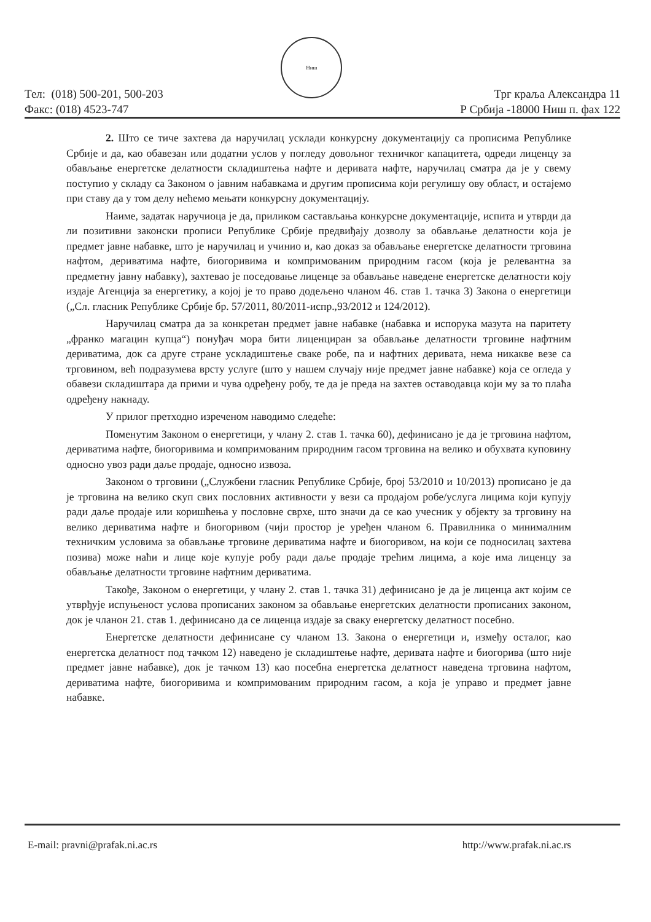Тел: (018) 500-201, 500-203
Факс: (018) 4523-747
Ниш
Трг краља Александра 11
Р Србија -18000 Ниш п. фах 122
2. Што се тиче захтева да наручилац усклади конкурсну документацију са прописима Републике Србије и да, као обавезан или додатни услов у погледу довољног техничког капацитета, одреди лиценцу за обављање енергетске делатности складиштења нафте и деривата нафте, наручилац сматра да је у свему поступио у складу са Законом о јавним набавкама и другим прописима који регулишу ову област, и остајемо при ставу да у том делу нећемо мењати конкурсну документацију.
Наиме, задатак наручиоца је да, приликом састављања конкурсне документације, испита и утврди да ли позитивни законски прописи Републике Србије предвиђају дозволу за обављање делатности која је предмет јавне набавке, што је наручилац и учинио и, као доказ за обављање енергетске делатности трговина нафтом, дериватима нафте, биогоривима и компримованим природним гасом (која је релевантна за предметну јавну набавку), захтевао је поседовање лиценце за обављање наведене енергетске делатности коју издаје Агенција за енергетику, а којој је то право додељено чланом 46. став 1. тачка 3) Закона о енергетици („Сл. гласник Републике Србије бр. 57/2011, 80/2011-испр.,93/2012 и 124/2012).
Наручилац сматра да за конкретан предмет јавне набавке (набавка и испорука мазута на паритету „франко магацин купца“) понуђач мора бити лиценциран за обављање делатности трговине нафтним дериватима, док са друге стране ускладиштење сваке робе, па и нафтних деривата, нема никакве везе са трговином, већ подразумева врсту услуге (што у нашем случају није предмет јавне набавке) која се огледа у обавези складиштара да прими и чува одређену робу, те да је преда на захтев оставодавца који му за то плаћа одређену накнаду.
У прилог претходно изреченом наводимо следеће:
Поменутим Законом о енергетици, у члану 2. став 1. тачка 60), дефинисано је да је трговина нафтом, дериватима нафте, биогоривима и компримованим природним гасом трговина на велико и обухвата куповину односно увоз ради даље продаје, односно извоза.
Законом о трговини („Службени гласник Републике Србије, број 53/2010 и 10/2013) прописано је да је трговина на велико скуп свих пословних активности у вези са продајом робе/услуга лицима који купују ради даље продаје или коришћења у пословне сврхе, што значи да се као учесник у објекту за трговину на велико дериватима нафте и биогоривом (чији простор је уређен чланом 6. Правилника о минималним техничким условима за обављање трговине дериватима нафте и биогоривом, на који се подносилац захтева позива) може наћи и лице које купује робу ради даље продаје трећим лицима, а које има лиценцу за обављање делатности трговине нафтним дериватима.
Такође, Законом о енергетици, у члану 2. став 1. тачка 31) дефинисано је да је лиценца акт којим се утврђује испуњеност услова прописаних законом за обављање енергетских делатности прописаних законом, док је чланон 21. став 1. дефинисано да се лиценца издаје за сваку енергетску делатност посебно.
Енергетске делатности дефинисане су чланом 13. Закона о енергетици и, између осталог, као енергетска делатност под тачком 12) наведено је складиштење нафте, деривата нафте и биогорива (што није предмет јавне набавке), док је тачком 13) као посебна енергетска делатност наведена трговина нафтом, дериватима нафте, биогоривима и компримованим природним гасом, а која је управо и предмет јавне набавке.
E-mail: pravni@prafak.ni.ac.rs http://www.prafak.ni.ac.rs